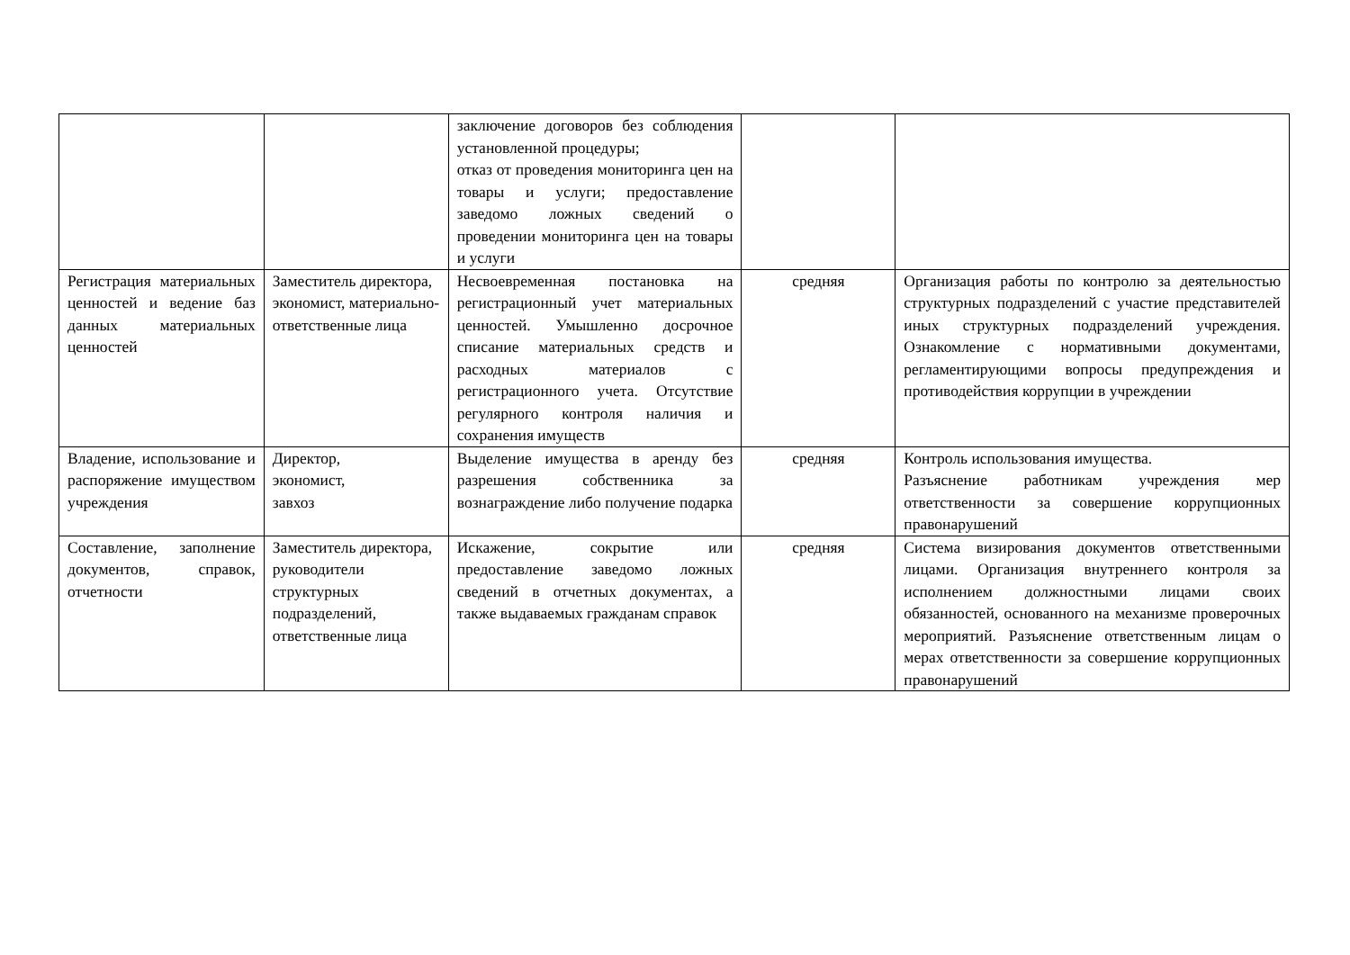| | | заключение договоров без соблюдения установленной процедуры; отказ от проведения мониторинга цен на товары и услуги; предоставление заведомо ложных сведений о проведении мониторинга цен на товары и услуги | | |
| Регистрация материальных ценностей и ведение баз данных материальных ценностей | Заместитель директора, экономист, материально-ответственные лица | Несвоевременная постановка на регистрационный учет материальных ценностей. Умышленно досрочное списание материальных средств и расходных материалов с регистрационного учета. Отсутствие регулярного контроля наличия и сохранения имуществ | средняя | Организация работы по контролю за деятельностью структурных подразделений с участие представителей иных структурных подразделений учреждения. Ознакомление с нормативными документами, регламентирующими вопросы предупреждения и противодействия коррупции в учреждении |
| Владение, использование и распоряжение имуществом учреждения | Директор, экономист, завхоз | Выделение имущества в аренду без разрешения собственника за вознаграждение либо получение подарка | средняя | Контроль использования имущества. Разъяснение работникам учреждения мер ответственности за совершение коррупционных правонарушений |
| Составление, заполнение документов, справок, отчетности | Заместитель директора, руководители структурных подразделений, ответственные лица | Искажение, сокрытие или предоставление заведомо ложных сведений в отчетных документах, а также выдаваемых гражданам справок | средняя | Система визирования документов ответственными лицами. Организация внутреннего контроля за исполнением должностными лицами своих обязанностей, основанного на механизме проверочных мероприятий. Разъяснение ответственным лицам о мерах ответственности за совершение коррупционных правонарушений |